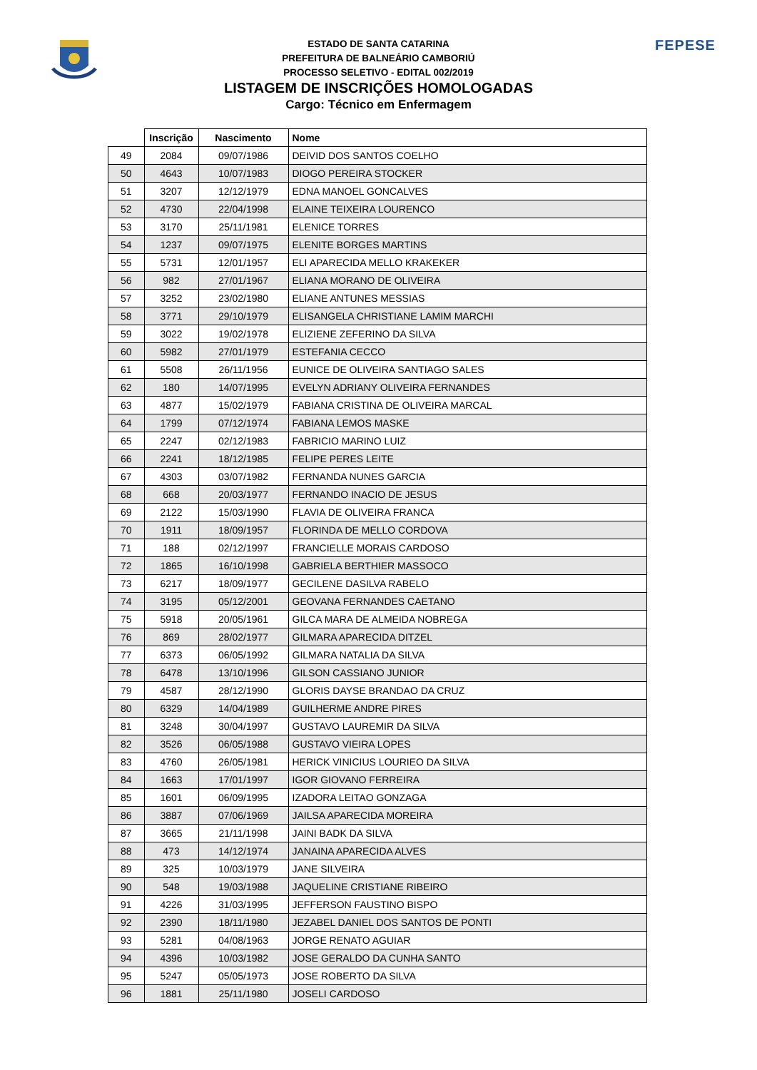FEPESE
ESTADO DE SANTA CATARINA
PREFEITURA DE BALNEÁRIO CAMBORIÚ
PROCESSO SELETIVO - EDITAL 002/2019
LISTAGEM DE INSCRIÇÕES HOMOLOGADAS
Cargo: Técnico em Enfermagem
| | Inscrição | Nascimento | Nome |
| --- | --- | --- | --- |
| 49 | 2084 | 09/07/1986 | DEIVID DOS SANTOS COELHO |
| 50 | 4643 | 10/07/1983 | DIOGO PEREIRA STOCKER |
| 51 | 3207 | 12/12/1979 | EDNA MANOEL GONCALVES |
| 52 | 4730 | 22/04/1998 | ELAINE TEIXEIRA LOURENCO |
| 53 | 3170 | 25/11/1981 | ELENICE TORRES |
| 54 | 1237 | 09/07/1975 | ELENITE BORGES MARTINS |
| 55 | 5731 | 12/01/1957 | ELI APARECIDA MELLO KRAKEKER |
| 56 | 982 | 27/01/1967 | ELIANA MORANO DE OLIVEIRA |
| 57 | 3252 | 23/02/1980 | ELIANE ANTUNES MESSIAS |
| 58 | 3771 | 29/10/1979 | ELISANGELA CHRISTIANE LAMIM MARCHI |
| 59 | 3022 | 19/02/1978 | ELIZIENE ZEFERINO DA SILVA |
| 60 | 5982 | 27/01/1979 | ESTEFANIA CECCO |
| 61 | 5508 | 26/11/1956 | EUNICE DE OLIVEIRA SANTIAGO SALES |
| 62 | 180 | 14/07/1995 | EVELYN ADRIANY OLIVEIRA FERNANDES |
| 63 | 4877 | 15/02/1979 | FABIANA CRISTINA DE OLIVEIRA MARCAL |
| 64 | 1799 | 07/12/1974 | FABIANA LEMOS MASKE |
| 65 | 2247 | 02/12/1983 | FABRICIO MARINO LUIZ |
| 66 | 2241 | 18/12/1985 | FELIPE PERES LEITE |
| 67 | 4303 | 03/07/1982 | FERNANDA NUNES GARCIA |
| 68 | 668 | 20/03/1977 | FERNANDO INACIO DE JESUS |
| 69 | 2122 | 15/03/1990 | FLAVIA DE OLIVEIRA FRANCA |
| 70 | 1911 | 18/09/1957 | FLORINDA DE MELLO CORDOVA |
| 71 | 188 | 02/12/1997 | FRANCIELLE MORAIS CARDOSO |
| 72 | 1865 | 16/10/1998 | GABRIELA BERTHIER MASSOCO |
| 73 | 6217 | 18/09/1977 | GECILENE DASILVA RABELO |
| 74 | 3195 | 05/12/2001 | GEOVANA FERNANDES CAETANO |
| 75 | 5918 | 20/05/1961 | GILCA MARA DE ALMEIDA NOBREGA |
| 76 | 869 | 28/02/1977 | GILMARA APARECIDA DITZEL |
| 77 | 6373 | 06/05/1992 | GILMARA NATALIA DA SILVA |
| 78 | 6478 | 13/10/1996 | GILSON CASSIANO JUNIOR |
| 79 | 4587 | 28/12/1990 | GLORIS DAYSE BRANDAO DA CRUZ |
| 80 | 6329 | 14/04/1989 | GUILHERME ANDRE PIRES |
| 81 | 3248 | 30/04/1997 | GUSTAVO LAUREMIR DA SILVA |
| 82 | 3526 | 06/05/1988 | GUSTAVO VIEIRA LOPES |
| 83 | 4760 | 26/05/1981 | HERICK VINICIUS LOURIEO DA SILVA |
| 84 | 1663 | 17/01/1997 | IGOR GIOVANO FERREIRA |
| 85 | 1601 | 06/09/1995 | IZADORA LEITAO GONZAGA |
| 86 | 3887 | 07/06/1969 | JAILSA APARECIDA MOREIRA |
| 87 | 3665 | 21/11/1998 | JAINI BADK DA SILVA |
| 88 | 473 | 14/12/1974 | JANAINA APARECIDA ALVES |
| 89 | 325 | 10/03/1979 | JANE SILVEIRA |
| 90 | 548 | 19/03/1988 | JAQUELINE CRISTIANE RIBEIRO |
| 91 | 4226 | 31/03/1995 | JEFFERSON FAUSTINO BISPO |
| 92 | 2390 | 18/11/1980 | JEZABEL DANIEL DOS SANTOS DE PONTI |
| 93 | 5281 | 04/08/1963 | JORGE RENATO AGUIAR |
| 94 | 4396 | 10/03/1982 | JOSE GERALDO DA CUNHA SANTO |
| 95 | 5247 | 05/05/1973 | JOSE ROBERTO DA SILVA |
| 96 | 1881 | 25/11/1980 | JOSELI CARDOSO |